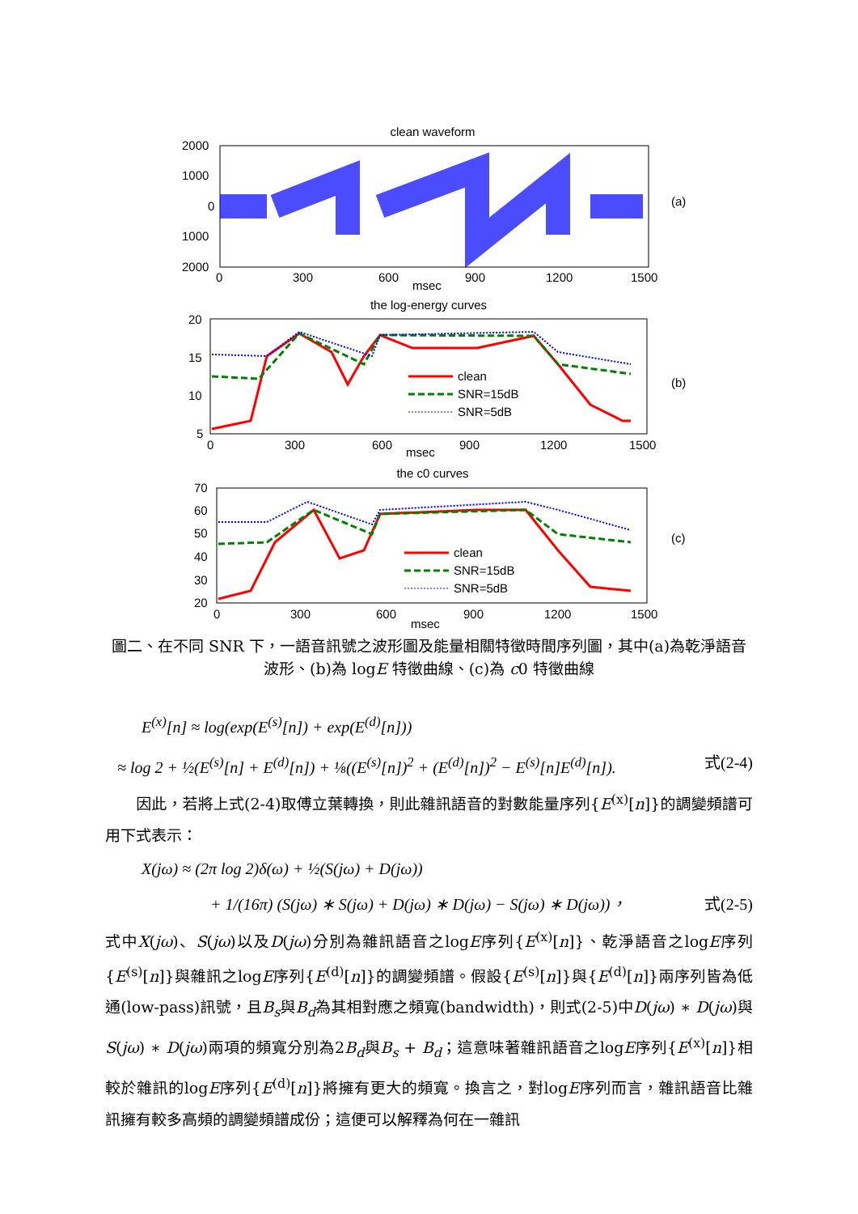clean waveform
2000
1000
0
1000
2000
0
300
600
900
1200
1500
msec
(a)
the log-energy curves
20
15
10
5
0
300
600
900
1200
1500
msec
clean
SNR=15dB
SNR=5dB
(b)
the c0 curves
70
60
50
40
30
20
0
300
600
900
1200
1500
msec
clean
SNR=15dB
SNR=5dB
(c)
圖二、在不同 SNR 下，一語音訊號之波形圖及能量相關特徵時間序列圖，其中(a)為乾淨語音波形、(b)為 logE 特徵曲線、(c)為 c0 特徵曲線
E<sup>(x)</sup>[n] ≈ log(exp(E<sup>(s)</sup>[n]) + exp(E<sup>(d)</sup>[n]))
≈ log 2 + ½(E<sup>(s)</sup>[n] + E<sup>(d)</sup>[n]) + ⅛((E<sup>(s)</sup>[n])<sup>2</sup> + (E<sup>(d)</sup>[n])<sup>2</sup> − E<sup>(s)</sup>[n]E<sup>(d)</sup>[n]). 式(2-4)
　　因此，若將上式(2-4)取傅立葉轉換，則此雜訊語音的對數能量序列{E<sup>(x)</sup>[n]}的調變頻譜可用下式表示：
X(jω) ≈ (2π log 2)δ(ω) + ½(S(jω) + D(jω))
+ 1/(16π) (S(jω) ∗ S(jω) + D(jω) ∗ D(jω) − S(jω) ∗ D(jω))， 式(2-5)
式中X(jω)、S(jω)以及D(jω)分別為雜訊語音之logE序列{E<sup>(x)</sup>[n]}、乾淨語音之logE序列{E<sup>(s)</sup>[n]}與雜訊之logE序列{E<sup>(d)</sup>[n]}的調變頻譜。假設{E<sup>(s)</sup>[n]}與{E<sup>(d)</sup>[n]}兩序列皆為低通(low-pass)訊號，且B<sub>s</sub>與B<sub>d</sub>為其相對應之頻寬(bandwidth)，則式(2-5)中D(jω) ∗ D(jω)與S(jω) ∗ D(jω)兩項的頻寬分別為2B<sub>d</sub>與B<sub>s</sub> + B<sub>d</sub>；這意味著雜訊語音之logE序列{E<sup>(x)</sup>[n]}相較於雜訊的logE序列{E<sup>(d)</sup>[n]}將擁有更大的頻寬。換言之，對logE序列而言，雜訊語音比雜訊擁有較多高頻的調變頻譜成份；這便可以解釋為何在一雜訊